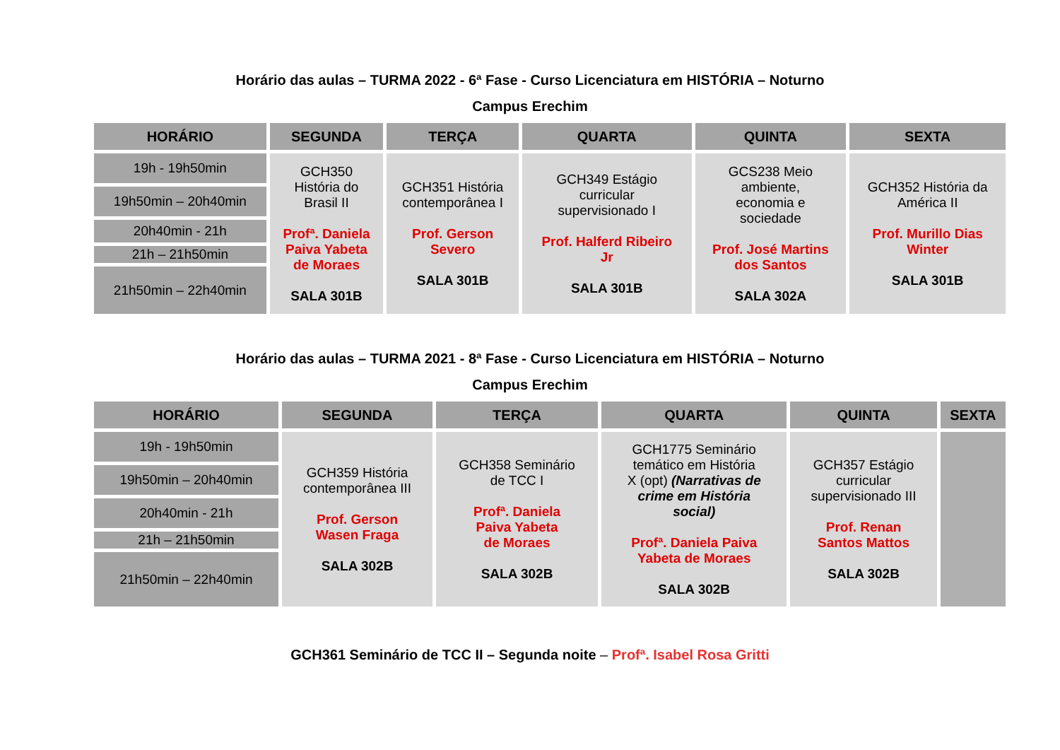Horário das aulas – TURMA 2022 - 6ª Fase - Curso Licenciatura em HISTÓRIA – Noturno
Campus Erechim
| HORÁRIO | SEGUNDA | TERÇA | QUARTA | QUINTA | SEXTA |
| --- | --- | --- | --- | --- | --- |
| 19h - 19h50min | GCH350 História do Brasil II Profª. Daniela Paiva Yabeta de Moraes SALA 301B | GCH351 História contemporânea I Prof. Gerson Severo SALA 301B | GCH349 Estágio curricular supervisionado I Prof. Halferd Ribeiro Jr SALA 301B | GCS238 Meio ambiente, economia e sociedade Prof. José Martins dos Santos SALA 302A | GCH352 História da América II Prof. Murillo Dias Winter SALA 301B |
| 19h50min – 20h40min | | | | | |
| 20h40min - 21h | | | | | |
| 21h – 21h50min | | | | | |
| 21h50min – 22h40min | | | | | |
Horário das aulas – TURMA 2021 - 8ª Fase - Curso Licenciatura em HISTÓRIA – Noturno
Campus Erechim
| HORÁRIO | SEGUNDA | TERÇA | QUARTA | QUINTA | SEXTA |
| --- | --- | --- | --- | --- | --- |
| 19h - 19h50min | GCH359 História contemporânea III Prof. Gerson Wasen Fraga SALA 302B | GCH358 Seminário de TCC I Profª. Daniela Paiva Yabeta de Moraes SALA 302B | GCH1775 Seminário temático em História X (opt) (Narrativas de crime em História social) Profª. Daniela Paiva Yabeta de Moraes SALA 302B | GCH357 Estágio curricular supervisionado III Prof. Renan Santos Mattos SALA 302B | |
| 19h50min – 20h40min | | | | | |
| 20h40min - 21h | | | | | |
| 21h – 21h50min | | | | | |
| 21h50min – 22h40min | | | | | |
GCH361 Seminário de TCC II – Segunda noite – Profª. Isabel Rosa Gritti